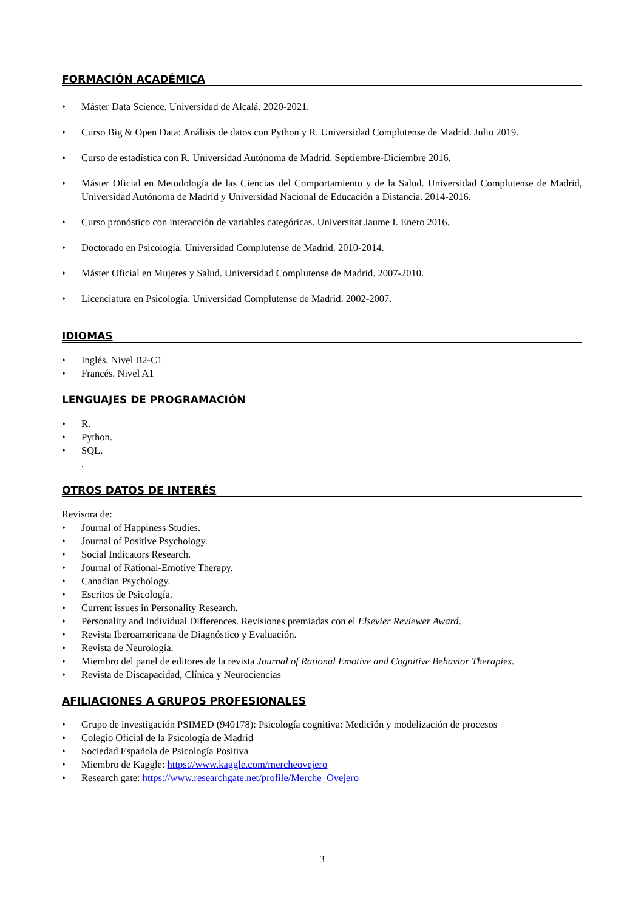FORMACIÓN ACADÉMICA
• Máster Data Science. Universidad de Alcalá. 2020-2021.
• Curso Big & Open Data: Análisis de datos con Python y R. Universidad Complutense de Madrid. Julio 2019.
• Curso de estadística con R. Universidad Autónoma de Madrid. Septiembre-Diciembre 2016.
• Máster Oficial en Metodología de las Ciencias del Comportamiento y de la Salud. Universidad Complutense de Madrid, Universidad Autónoma de Madrid y Universidad Nacional de Educación a Distancia. 2014-2016.
• Curso pronóstico con interacción de variables categóricas. Universitat Jaume I. Enero 2016.
• Doctorado en Psicología. Universidad Complutense de Madrid. 2010-2014.
• Máster Oficial en Mujeres y Salud. Universidad Complutense de Madrid. 2007-2010.
• Licenciatura en Psicología. Universidad Complutense de Madrid. 2002-2007.
IDIOMAS
• Inglés. Nivel B2-C1
• Francés. Nivel A1
LENGUAJES DE PROGRAMACIÓN
• R.
• Python.
• SQL.
.
OTROS DATOS DE INTERÉS
Revisora de:
• Journal of Happiness Studies.
• Journal of Positive Psychology.
• Social Indicators Research.
• Journal of Rational-Emotive Therapy.
• Canadian Psychology.
• Escritos de Psicología.
• Current issues in Personality Research.
• Personality and Individual Differences. Revisiones premiadas con el Elsevier Reviewer Award.
• Revista Iberoamericana de Diagnóstico y Evaluación.
• Revista de Neurología.
• Miembro del panel de editores de la revista Journal of Rational Emotive and Cognitive Behavior Therapies.
• Revista de Discapacidad, Clínica y Neurociencias
AFILIACIONES A GRUPOS PROFESIONALES
• Grupo de investigación PSIMED (940178): Psicología cognitiva: Medición y modelización de procesos
• Colegio Oficial de la Psicología de Madrid
• Sociedad Española de Psicología Positiva
• Miembro de Kaggle: https://www.kaggle.com/mercheovejero
• Research gate: https://www.researchgate.net/profile/Merche_Ovejero
3